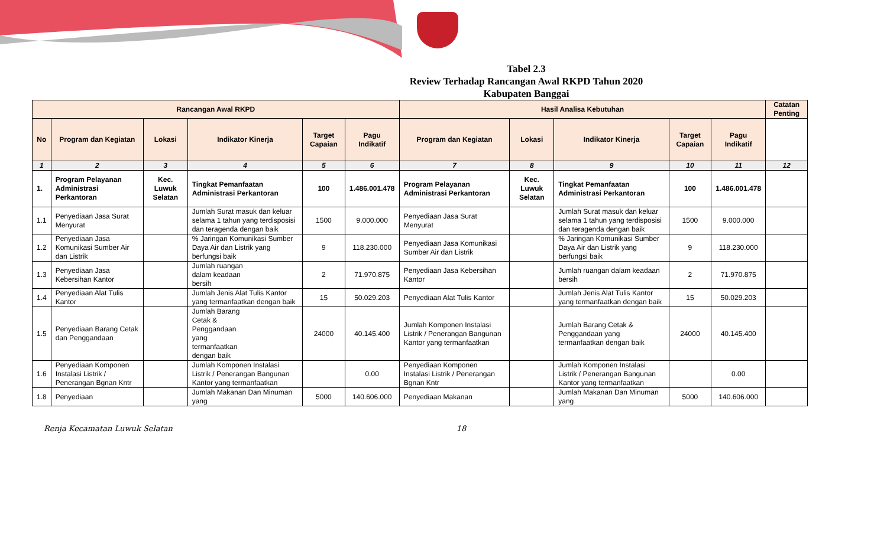Tabel 2.3
Review Terhadap Rancangan Awal RKPD Tahun 2020
Kabupaten Banggai
| Rancangan Awal RKPD | | | | | | Hasil Analisa Kebutuhan | | | | | Catatan Penting |
| --- | --- | --- | --- | --- | --- | --- | --- | --- | --- | --- | --- |
| No | Program dan Kegiatan | Lokasi | Indikator Kinerja | Target Capaian | Pagu Indikatif | Program dan Kegiatan | Lokasi | Indikator Kinerja | Target Capaian | Pagu Indikatif | |
| 1 | 2 | 3 | 4 | 5 | 6 | 7 | 8 | 9 | 10 | 11 | 12 |
| 1. | Program Pelayanan Administrasi Perkantoran | Kec. Luwuk Selatan | Tingkat Pemanfaatan Administrasi Perkantoran | 100 | 1.486.001.478 | Program Pelayanan Administrasi Perkantoran | Kec. Luwuk Selatan | Tingkat Pemanfaatan Administrasi Perkantoran | 100 | 1.486.001.478 | |
| 1.1 | Penyediaan Jasa Surat Menyurat | | Jumlah Surat masuk dan keluar selama 1 tahun yang terdisposisi dan teragenda dengan baik | 1500 | 9.000.000 | Penyediaan Jasa Surat Menyurat | | Jumlah Surat masuk dan keluar selama 1 tahun yang terdisposisi dan teragenda dengan baik | 1500 | 9.000.000 | |
| 1.2 | Penyediaan Jasa Komunikasi Sumber Air dan Listrik | | % Jaringan Komunikasi Sumber Daya Air dan Listrik yang berfungsi baik | 9 | 118.230.000 | Penyediaan Jasa Komunikasi Sumber Air dan Listrik | | % Jaringan Komunikasi Sumber Daya Air dan Listrik yang berfungsi baik | 9 | 118.230.000 | |
| 1.3 | Penyediaan Jasa Kebersihan Kantor | | Jumlah ruangan dalam keadaan bersih | 2 | 71.970.875 | Penyediaan Jasa Kebersihan Kantor | | Jumlah ruangan dalam keadaan bersih | 2 | 71.970.875 | |
| 1.4 | Penyediaan Alat Tulis Kantor | | Jumlah Jenis Alat Tulis Kantor yang termanfaatkan dengan baik | 15 | 50.029.203 | Penyediaan Alat Tulis Kantor | | Jumlah Jenis Alat Tulis Kantor yang termanfaatkan dengan baik | 15 | 50.029.203 | |
| 1.5 | Penyediaan Barang Cetak dan Penggandaan | | Jumlah Barang Cetak & Penggandaan yang termanfaatkan dengan baik | 24000 | 40.145.400 | Jumlah Komponen Instalasi Listrik / Penerangan Bangunan Kantor yang termanfaatkan | | Jumlah Barang Cetak & Penggandaan yang termanfaatkan dengan baik | 24000 | 40.145.400 | |
| 1.6 | Penyediaan Komponen Instalasi Listrik / Penerangan Bgnan Kntr | | Jumlah Komponen Instalasi Listrik / Penerangan Bangunan Kantor yang termanfaatkan | | 0.00 | Penyediaan Komponen Instalasi Listrik / Penerangan Bgnan Kntr | | Jumlah Komponen Instalasi Listrik / Penerangan Bangunan Kantor yang termanfaatkan | | 0.00 | |
| 1.8 | Penyediaan | | Jumlah Makanan Dan Minuman yang | 5000 | 140.606.000 | Penyediaan Makanan | | Jumlah Makanan Dan Minuman yang | 5000 | 140.606.000 | |
Renja Kecamatan Luwuk Selatan 18